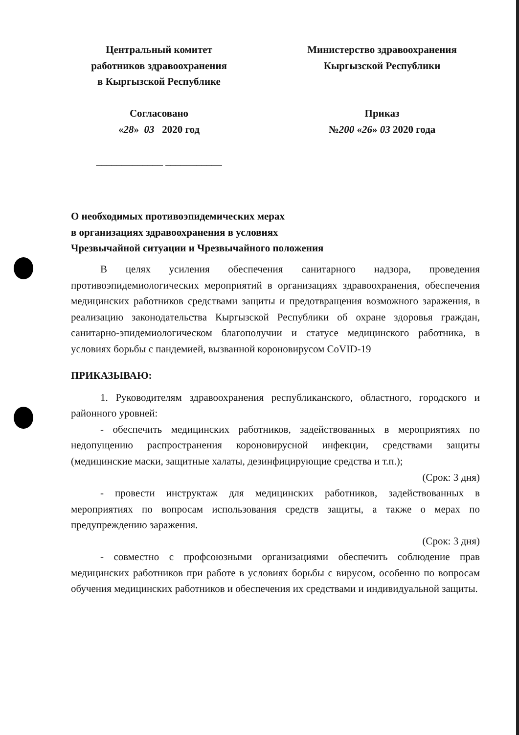Центральный комитет
работников здравоохранения
в Кыргызской Республике
Согласовано
«28» 03 2020 год
_____________ ___________
Министерство здравоохранения
Кыргызской Республики
Приказ
№200 «26» 03 2020 года
О необходимых противоэпидемических мерах
в организациях здравоохранения в условиях
Чрезвычайной ситуации и Чрезвычайного положения
В целях усиления обеспечения санитарного надзора, проведения противоэпидемиологических мероприятий в организациях здравоохранения, обеспечения медицинских работников средствами защиты и предотвращения возможного заражения, в реализацию законодательства Кыргызской Республики об охране здоровья граждан, санитарно-эпидемиологическом благополучии и статусе медицинского работника, в условиях борьбы с пандемией, вызванной короновирусом CoVID-19
ПРИКАЗЫВАЮ:
1. Руководителям здравоохранения республиканского, областного, городского и районного уровней:
- обеспечить медицинских работников, задействованных в мероприятиях по недопущению распространения короновирусной инфекции, средствами защиты (медицинские маски, защитные халаты, дезинфицирующие средства и т.п.);
(Срок: 3 дня)
- провести инструктаж для медицинских работников, задействованных в мероприятиях по вопросам использования средств защиты, а также о мерах по предупреждению заражения.
(Срок: 3 дня)
- совместно с профсоюзными организациями обеспечить соблюдение прав медицинских работников при работе в условиях борьбы с вирусом, особенно по вопросам обучения медицинских работников и обеспечения их средствами и индивидуальной защиты.